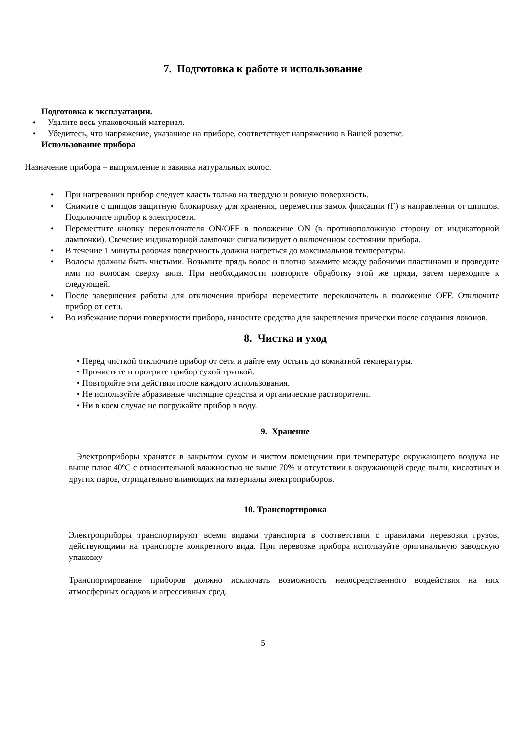7. Подготовка к работе и использование
Подготовка к эксплуатации.
• Удалите весь упаковочный материал.
• Убедитесь, что напряжение, указанное на приборе, соответствует напряжению в Вашей розетке.
Использование прибора
Назначение прибора – выпрямление и завивка натуральных волос.
• При нагревании прибор следует класть только на твердую и ровную поверхность.
• Снимите с щипцов защитную блокировку для хранения, переместив замок фиксации (F) в направлении от щипцов. Подключите прибор к электросети.
• Переместите кнопку переключателя ON/OFF в положение ON (в противоположную сторону от индикаторной лампочки). Свечение индикаторной лампочки сигнализирует о включенном состоянии прибора.
• В течение 1 минуты рабочая поверхность должна нагреться до максимальной температуры.
• Волосы должны быть чистыми. Возьмите прядь волос и плотно зажмите между рабочими пластинами и проведите ими по волосам сверху вниз. При необходимости повторите обработку этой же пряди, затем переходите к следующей.
• После завершения работы для отключения прибора переместите переключатель в положение OFF. Отключите прибор от сети.
• Во избежание порчи поверхности прибора, наносите средства для закрепления прически после создания локонов.
8. Чистка и уход
• Перед чисткой отключите прибор от сети и дайте ему остыть до комнатной температуры.
• Прочистите и протрите прибор сухой тряпкой.
• Повторяйте эти действия после каждого использования.
• Не используйте абразивные чистящие средства и органические растворители.
• Ни в коем случае не погружайте прибор в воду.
9. Хранение
Электроприборы хранятся в закрытом сухом и чистом помещении при температуре окружающего воздуха не выше плюс 40ºС с относительной влажностью не выше 70% и отсутствии в окружающей среде пыли, кислотных и других паров, отрицательно влияющих на материалы электроприборов.
10. Транспортировка
Электроприборы транспортируют всеми видами транспорта в соответствии с правилами перевозки грузов, действующими на транспорте конкретного вида. При перевозке прибора используйте оригинальную заводскую упаковку
Транспортирование приборов должно исключать возможность непосредственного воздействия на них атмосферных осадков и агрессивных сред.
5